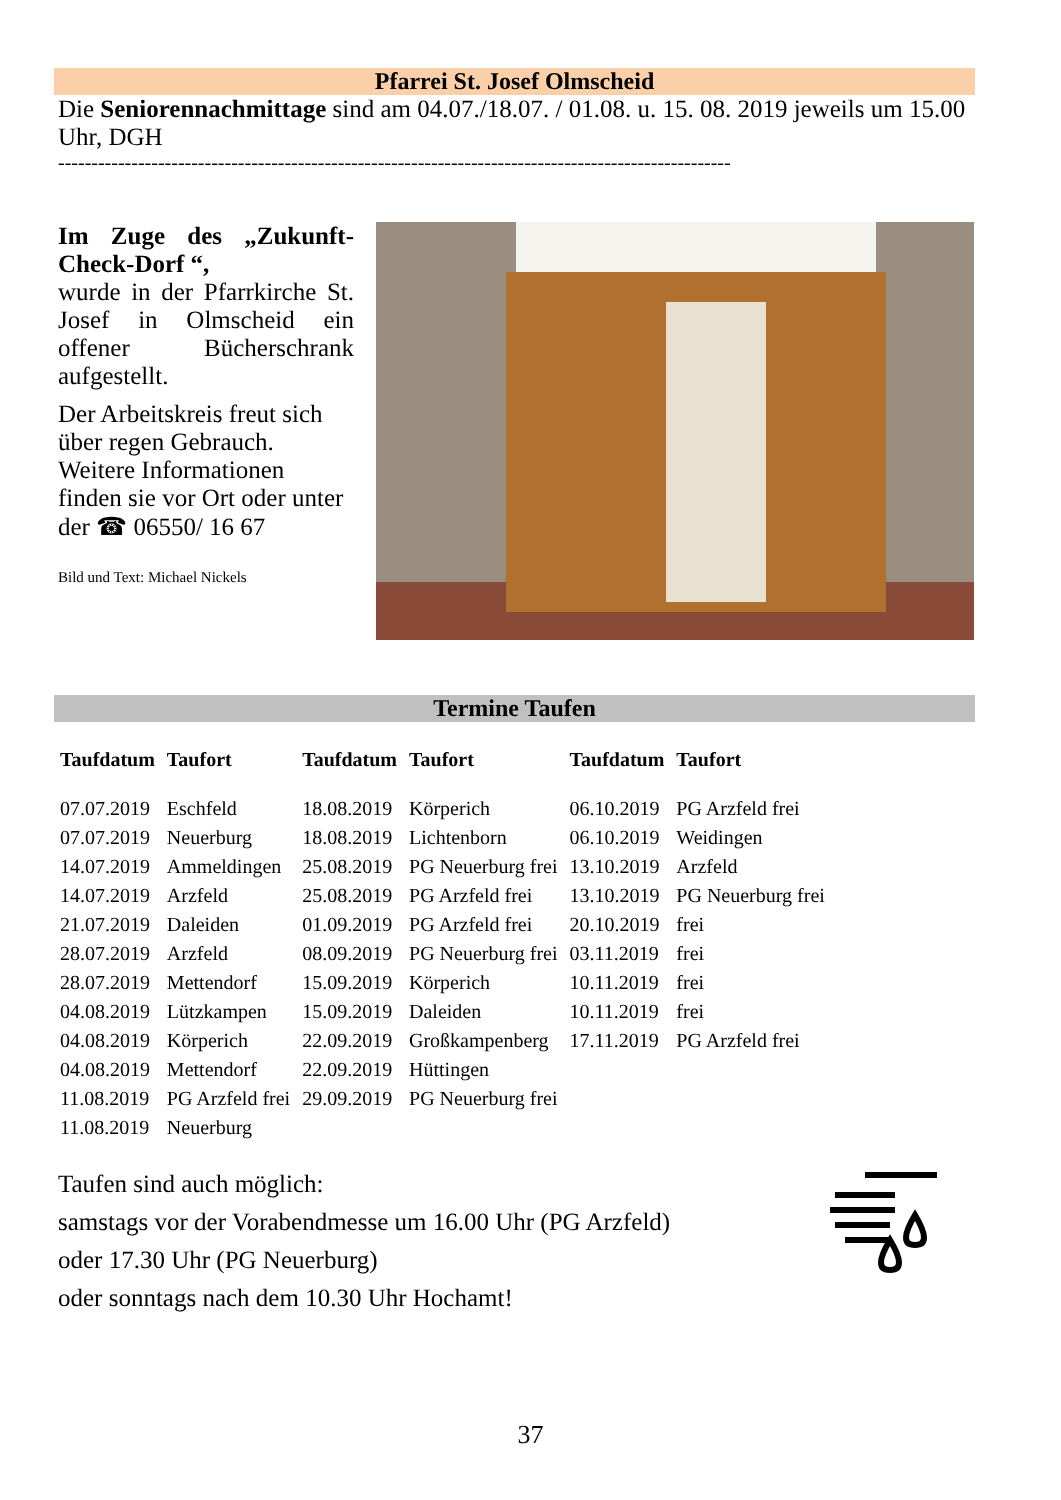Pfarrei St. Josef Olmscheid
Die Seniorennachmittage sind am 04.07./18.07. / 01.08. u. 15. 08. 2019 jeweils um 15.00 Uhr, DGH
-----------------------------------------------------------------------------------------------------
Im Zuge des „Zukunft-Check-Dorf “,
wurde in der Pfarrkirche St. Josef in Olmscheid ein offener Bücherschrank aufgestellt.
Der Arbeitskreis freut sich über regen Gebrauch. Weitere Informationen finden sie vor Ort oder unter der ☎ 06550/ 16 67
Bild und Text: Michael Nickels
Termine Taufen
| Taufdatum | Taufort | Taufdatum | Taufort | Taufdatum | Taufort |
| --- | --- | --- | --- | --- | --- |
| 07.07.2019 | Eschfeld | 18.08.2019 | Körperich | 06.10.2019 | PG Arzfeld frei |
| 07.07.2019 | Neuerburg | 18.08.2019 | Lichtenborn | 06.10.2019 | Weidingen |
| 14.07.2019 | Ammeldingen | 25.08.2019 | PG Neuerburg frei | 13.10.2019 | Arzfeld |
| 14.07.2019 | Arzfeld | 25.08.2019 | PG Arzfeld frei | 13.10.2019 | PG Neuerburg frei |
| 21.07.2019 | Daleiden | 01.09.2019 | PG Arzfeld frei | 20.10.2019 | frei |
| 28.07.2019 | Arzfeld | 08.09.2019 | PG Neuerburg frei | 03.11.2019 | frei |
| 28.07.2019 | Mettendorf | 15.09.2019 | Körperich | 10.11.2019 | frei |
| 04.08.2019 | Lützkampen | 15.09.2019 | Daleiden | 10.11.2019 | frei |
| 04.08.2019 | Körperich | 22.09.2019 | Großkampenberg | 17.11.2019 | PG Arzfeld frei |
| 04.08.2019 | Mettendorf | 22.09.2019 | Hüttingen | | |
| 11.08.2019 | PG Arzfeld frei | 29.09.2019 | PG Neuerburg frei | | |
| 11.08.2019 | Neuerburg | | | | |
Taufen sind auch möglich:
samstags vor der Vorabendmesse um 16.00 Uhr (PG Arzfeld)
oder 17.30 Uhr (PG Neuerburg)
oder sonntags nach dem 10.30 Uhr Hochamt!
37